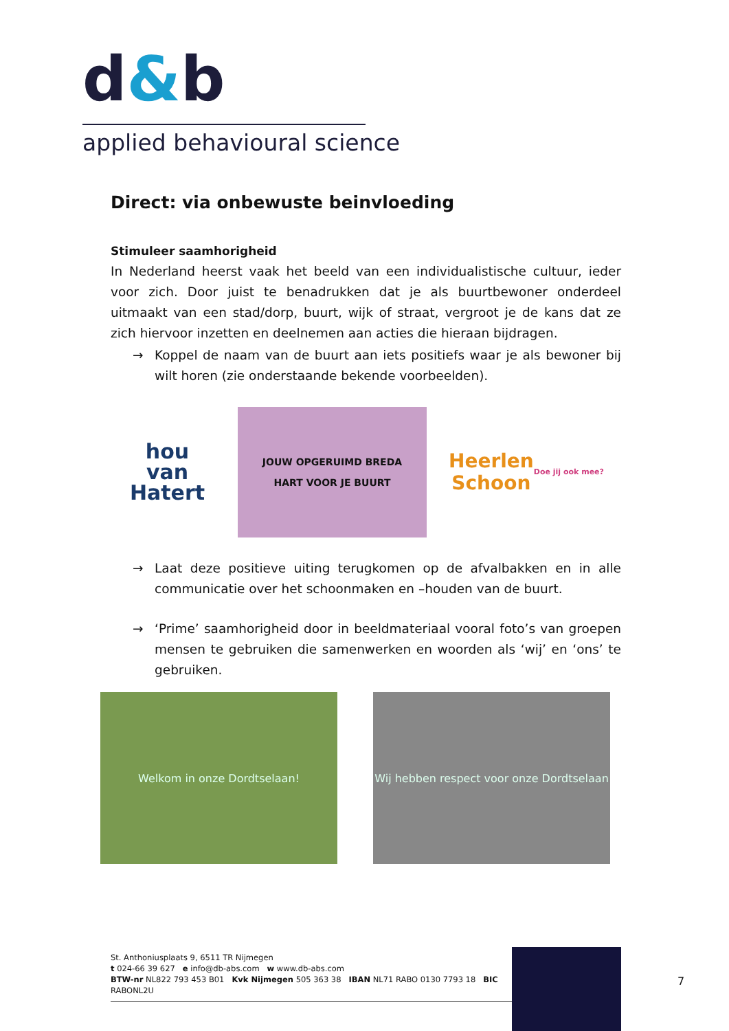d&b
applied behavioural science
Direct: via onbewuste beinvloeding
Stimuleer saamhorigheid
In Nederland heerst vaak het beeld van een individualistische cultuur, ieder voor zich. Door juist te benadrukken dat je als buurtbewoner onderdeel uitmaakt van een stad/dorp, buurt, wijk of straat, vergroot je de kans dat ze zich hiervoor inzetten en deelnemen aan acties die hieraan bijdragen.
→ Koppel de naam van de buurt aan iets positiefs waar je als bewoner bij wilt horen (zie onderstaande bekende voorbeelden).
hou
van
Hatert
JOUW OPGERUIMD BREDA
HART VOOR JE BUURT
Heerlen
Schoon
Doe jij ook mee?
→ Laat deze positieve uiting terugkomen op de afvalbakken en in alle communicatie over het schoonmaken en –houden van de buurt.
→ ‘Prime’ saamhorigheid door in beeldmateriaal vooral foto’s van groepen mensen te gebruiken die samenwerken en woorden als ‘wij’ en ‘ons’ te gebruiken.
Welkom in onze Dordtselaan! Wij hebben respect voor onze Dordtselaan
St. Anthoniusplaats 9, 6511 TR Nijmegen
t 024-66 39 627 e info@db-abs.com w www.db-abs.com
BTW-nr NL822 793 453 B01 Kvk Nijmegen 505 363 38 IBAN NL71 RABO 0130 7793 18 BIC RABONL2U
7